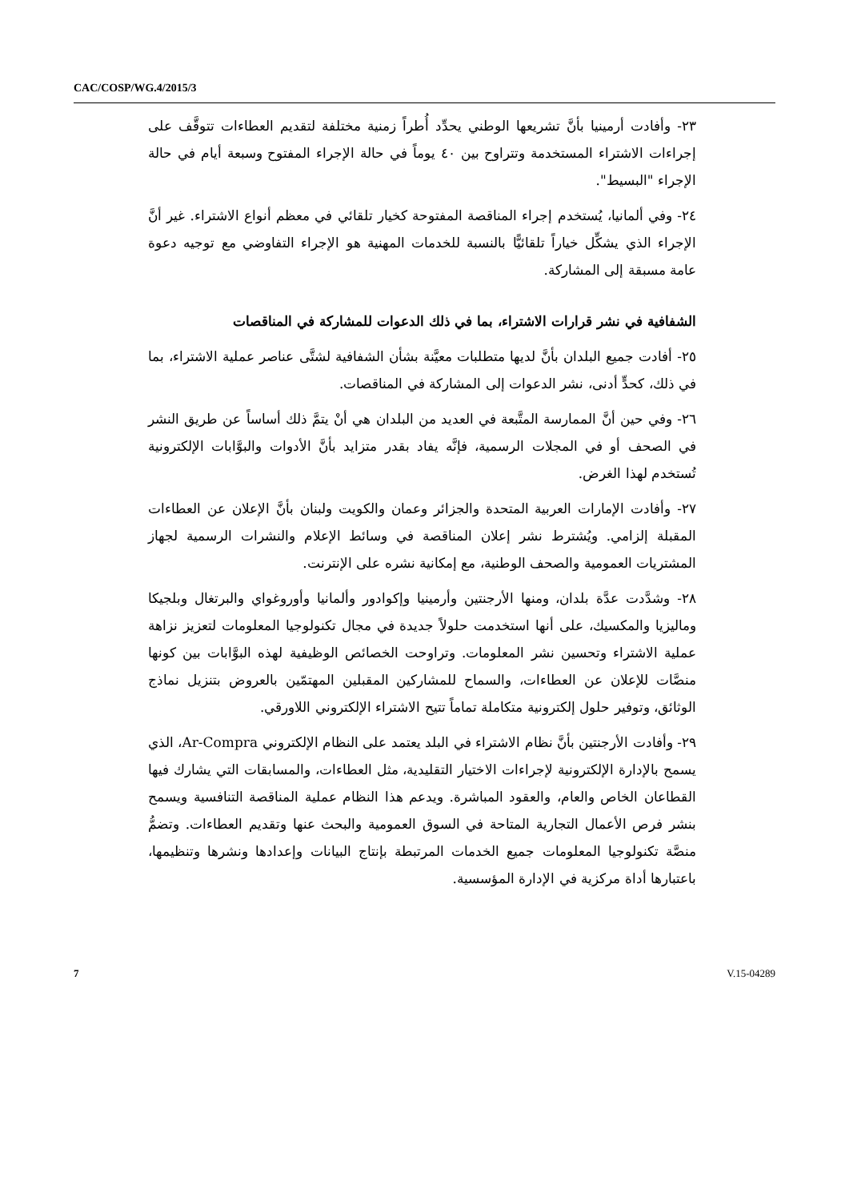CAC/COSP/WG.4/2015/3
٢٣- وأفادت أرمينيا بأنَّ تشريعها الوطني يحدِّد أُطراً زمنية مختلفة لتقديم العطاءات تتوقَّف على إجراءات الاشتراء المستخدمة وتتراوح بين ٤٠ يوماً في حالة الإجراء المفتوح وسبعة أيام في حالة الإجراء "البسيط".
٢٤- وفي ألمانيا، يُستخدم إجراء المناقصة المفتوحة كخيار تلقائي في معظم أنواع الاشتراء. غير أنَّ الإجراء الذي يشكِّل خياراً تلقائيًّا بالنسبة للخدمات المهنية هو الإجراء التفاوضي مع توجيه دعوة عامة مسبقة إلى المشاركة.
الشفافية في نشر قرارات الاشتراء، بما في ذلك الدعوات للمشاركة في المناقصات
٢٥- أفادت جميع البلدان بأنَّ لديها متطلبات معيَّنة بشأن الشفافية لشتَّى عناصر عملية الاشتراء، بما في ذلك، كحدٍّ أدنى، نشر الدعوات إلى المشاركة في المناقصات.
٢٦- وفي حين أنَّ الممارسة المتَّبعة في العديد من البلدان هي أنْ يتمَّ ذلك أساساً عن طريق النشر في الصحف أو في المجلات الرسمية، فإنَّه يفاد بقدر متزايد بأنَّ الأدوات والبوَّابات الإلكترونية تُستخدم لهذا الغرض.
٢٧- وأفادت الإمارات العربية المتحدة والجزائر وعمان والكويت ولبنان بأنَّ الإعلان عن العطاءات المقبلة إلزامي. ويُشترط نشر إعلان المناقصة في وسائط الإعلام والنشرات الرسمية لجهاز المشتريات العمومية والصحف الوطنية، مع إمكانية نشره على الإنترنت.
٢٨- وشدَّدت عدَّة بلدان، ومنها الأرجنتين وأرمينيا وإكوادور وألمانيا وأوروغواي والبرتغال وبلجيكا وماليزيا والمكسيك، على أنها استخدمت حلولاً جديدة في مجال تكنولوجيا المعلومات لتعزيز نزاهة عملية الاشتراء وتحسين نشر المعلومات. وتراوحت الخصائص الوظيفية لهذه البوَّابات بين كونها منصَّات للإعلان عن العطاءات، والسماح للمشاركين المقبلين المهتمّين بالعروض بتنزيل نماذج الوثائق، وتوفير حلول إلكترونية متكاملة تماماً تتيح الاشتراء الإلكتروني اللاورقي.
٢٩- وأفادت الأرجنتين بأنَّ نظام الاشتراء في البلد يعتمد على النظام الإلكتروني Ar-Compra، الذي يسمح بالإدارة الإلكترونية لإجراءات الاختيار التقليدية، مثل العطاءات، والمسابقات التي يشارك فيها القطاعان الخاص والعام، والعقود المباشرة. ويدعم هذا النظام عملية المناقصة التنافسية ويسمح بنشر فرص الأعمال التجارية المتاحة في السوق العمومية والبحث عنها وتقديم العطاءات. وتضمُّ منصَّة تكنولوجيا المعلومات جميع الخدمات المرتبطة بإنتاج البيانات وإعدادها ونشرها وتنظيمها، باعتبارها أداة مركزية في الإدارة المؤسسية.
7 V.15-04289